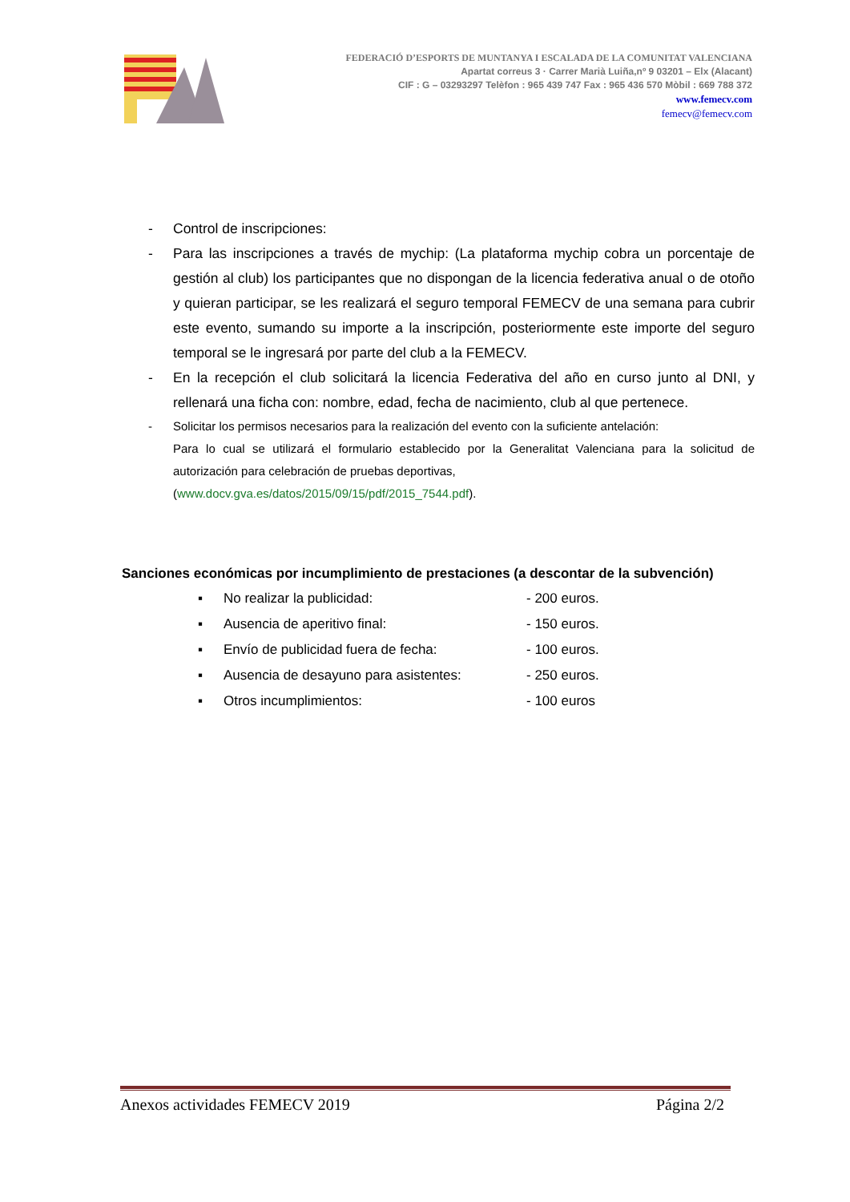FEDERACIÓ D’ESPORTS DE MUNTANYA I ESCALADA DE LA COMUNITAT VALENCIANA
Apartat correus 3 · Carrer Marià Luiña,nº 9 03201 – Elx (Alacant)
CIF : G – 03293297 Telèfon : 965 439 747 Fax : 965 436 570 Mòbil : 669 788 372
www.femecv.com
femecv@femecv.com
- Control de inscripciones:
- Para las inscripciones a través de mychip: (La plataforma mychip cobra un porcentaje de gestión al club) los participantes que no dispongan de la licencia federativa anual o de otoño y quieran participar, se les realizará el seguro temporal FEMECV de una semana para cubrir este evento, sumando su importe a la inscripción, posteriormente este importe del seguro temporal se le ingresará por parte del club a la FEMECV.
- En la recepción el club solicitará la licencia Federativa del año en curso junto al DNI, y rellenará una ficha con: nombre, edad, fecha de nacimiento, club al que pertenece.
- Solicitar los permisos necesarios para la realización del evento con la suficiente antelación:
Para lo cual se utilizará el formulario establecido por la Generalitat Valenciana para la solicitud de autorización para celebración de pruebas deportivas,
(www.docv.gva.es/datos/2015/09/15/pdf/2015_7544.pdf).
Sanciones económicas por incumplimiento de prestaciones (a descontar de la subvención)
▪ No realizar la publicidad: - 200 euros.
▪ Ausencia de aperitivo final: - 150 euros.
▪ Envío de publicidad fuera de fecha: - 100 euros.
▪ Ausencia de desayuno para asistentes: - 250 euros.
▪ Otros incumplimientos: - 100 euros
Anexos actividades FEMECV 2019 Página 2/2